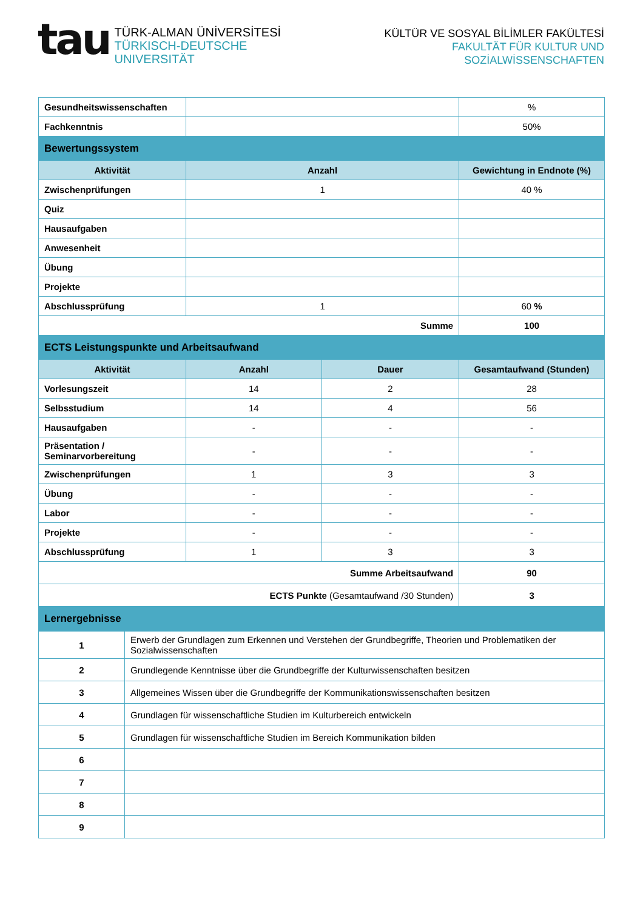tau
TÜRK-ALMAN ÜNİVERSİTESİ
TÜRKISCH-DEUTSCHE UNIVERSITÄT
KÜLTÜR VE SOSYAL BİLİMLER FAKÜLTESİ
FAKULTÄT FÜR KULTUR UND SOZİALWİSSENSCHAFTEN
| Gesundheitswissenschaften | | | % |
| Fachkenntnis | | | 50% |
| Bewertungssystem | | | |
| Aktivität | Anzahl | | Gewichtung in Endnote (%) |
| Zwischenprüfungen | 1 | | 40 % |
| Quiz | | | |
| Hausaufgaben | | | |
| Anwesenheit | | | |
| Übung | | | |
| Projekte | | | |
| Abschlussprüfung | 1 | | 60 % |
| Summe | | | 100 |
| ECTS Leistungspunkte und Arbeitsaufwand | | | |
| Aktivität | Anzahl | Dauer | Gesamtaufwand (Stunden) |
| Vorlesungszeit | 14 | 2 | 28 |
| Selbsstudium | 14 | 4 | 56 |
| Hausaufgaben | - | - | - |
| Präsentation / Seminarvorbereitung | - | - | - |
| Zwischenprüfungen | 1 | 3 | 3 |
| Übung | - | - | - |
| Labor | - | - | - |
| Projekte | - | - | - |
| Abschlussprüfung | 1 | 3 | 3 |
| Summe Arbeitsaufwand | | | 90 |
| ECTS Punkte (Gesamtaufwand /30 Stunden) | | | 3 |
| Lernergebnisse | | | |
| 1 | Erwerb der Grundlagen zum Erkennen und Verstehen der Grundbegriffe, Theorien und Problematiken der Sozialwissenschaften |
| 2 | Grundlegende Kenntnisse über die Grundbegriffe der Kulturwissenschaften besitzen |
| 3 | Allgemeines Wissen über die Grundbegriffe der Kommunikationswissenschaften besitzen |
| 4 | Grundlagen für wissenschaftliche Studien im Kulturbereich entwickeln |
| 5 | Grundlagen für wissenschaftliche Studien im Bereich Kommunikation bilden |
| 6 | |
| 7 | |
| 8 | |
| 9 | |